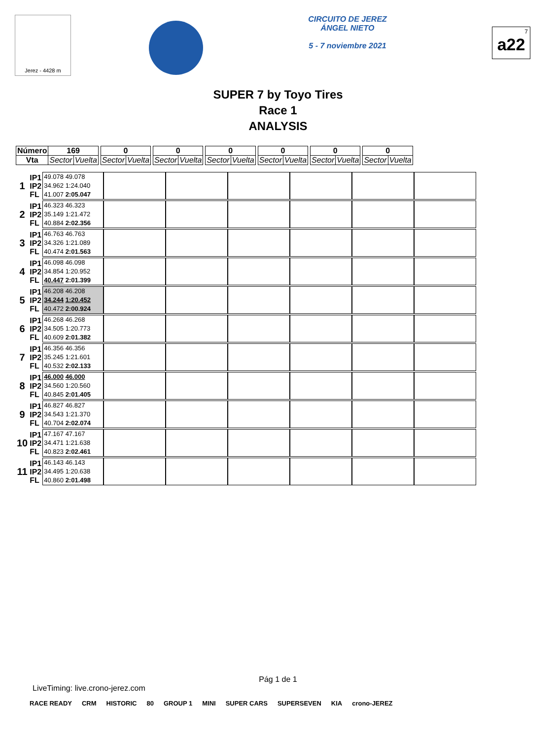Jerez - 4428 m
CIRCUITO DE JEREZ
ÁNGEL NIETO
5 - 7 noviembre 2021
7
a22
SUPER 7 by Toyo Tires
Race 1
ANALYSIS
| Número | 169 | | | 0 | | | 0 | | | 0 | | | 0 | | | 0 | | | 0 | |
| Vta | Sector | Vuelta | | Sector | Vuelta | | Sector | Vuelta | | Sector | Vuelta | | Sector | Vuelta | | Sector | Vuelta | | Sector | Vuelta |
| 1 | IP1 IP2 FL | 49.078 49.078 34.962 1:24.040 41.007 2:05.047 | | | | | | |
| 2 | IP1 IP2 FL | 46.323 46.323 35.149 1:21.472 40.884 2:02.356 | | | | | | |
| 3 | IP1 IP2 FL | 46.763 46.763 34.326 1:21.089 40.474 2:01.563 | | | | | | |
| 4 | IP1 IP2 FL | 46.098 46.098 34.854 1:20.952 40.447 2:01.399 | | | | | | |
| 5 | IP1 IP2 FL | 46.208 46.208 34.244 1:20.452 40.472 2:00.924 | | | | | | |
| 6 | IP1 IP2 FL | 46.268 46.268 34.505 1:20.773 40.609 2:01.382 | | | | | | |
| 7 | IP1 IP2 FL | 46.356 46.356 35.245 1:21.601 40.532 2:02.133 | | | | | | |
| 8 | IP1 IP2 FL | 46.000 46.000 34.560 1:20.560 40.845 2:01.405 | | | | | | |
| 9 | IP1 IP2 FL | 46.827 46.827 34.543 1:21.370 40.704 2:02.074 | | | | | | |
| 10 | IP1 IP2 FL | 47.167 47.167 34.471 1:21.638 40.823 2:02.461 | | | | | | |
| 11 | IP1 IP2 FL | 46.143 46.143 34.495 1:20.638 40.860 2:01.498 | | | | | | |
Pág 1 de 1
LiveTiming: live.crono-jerez.com
RACE READY CRM HISTORIC 80 GROUP 1 MINI SUPER CARS SUPERSEVEN KIA crono-JEREZ